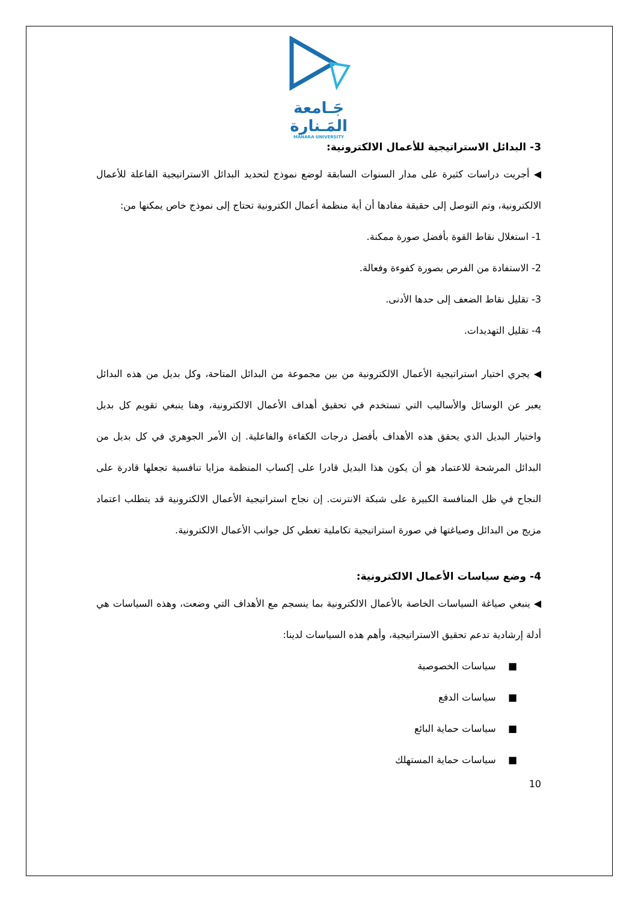جَـامعة
المَـنارة
MANARA UNIVERSITY
3- البدائل الاستراتيجية للأعمال الالكترونية:
◀ أجريت دراسات كثيرة على مدار السنوات السابقة لوضع نموذج لتحديد البدائل الاستراتيجية الفاعلة للأعمال الالكترونية، وتم التوصل إلى حقيقة مفادها أن أية منظمة أعمال الكترونية تحتاج إلى نموذج خاص يمكنها من:
1- استغلال نقاط القوة بأفضل صورة ممكنة.
2- الاستفادة من الفرص بصورة كفوءة وفعالة.
3- تقليل نقاط الضعف إلى حدها الأدنى.
4- تقليل التهديدات.
◀ يجري اختيار استراتيجية الأعمال الالكترونية من بين مجموعة من البدائل المتاحة، وكل بديل من هذه البدائل يعبر عن الوسائل والأساليب التي تستخدم في تحقيق أهداف الأعمال الالكترونية، وهنا ينبغي تقويم كل بديل واختيار البديل الذي يحقق هذه الأهداف بأفضل درجات الكفاءة والفاعلية. إن الأمر الجوهري في كل بديل من البدائل المرشحة للاعتماد هو أن يكون هذا البديل قادرا على إكساب المنظمة مزايا تنافسية تجعلها قادرة على النجاح في ظل المنافسة الكبيرة على شبكة الانترنت. إن نجاح استراتيجية الأعمال الالكترونية قد يتطلب اعتماد مزيج من البدائل وصياغتها في صورة استراتيجية تكاملية تغطي كل جوانب الأعمال الالكترونية.
4- وضع سياسات الأعمال الالكترونية:
◀ ينبغي صياغة السياسات الخاصة بالأعمال الالكترونية بما ينسجم مع الأهداف التي وضعت، وهذه السياسات هي أدلة إرشادية تدعم تحقيق الاستراتيجية، وأهم هذه السياسات لدينا:
■ سياسات الخصوصية
■ سياسات الدفع
■ سياسات حماية البائع
■ سياسات حماية المستهلك
10